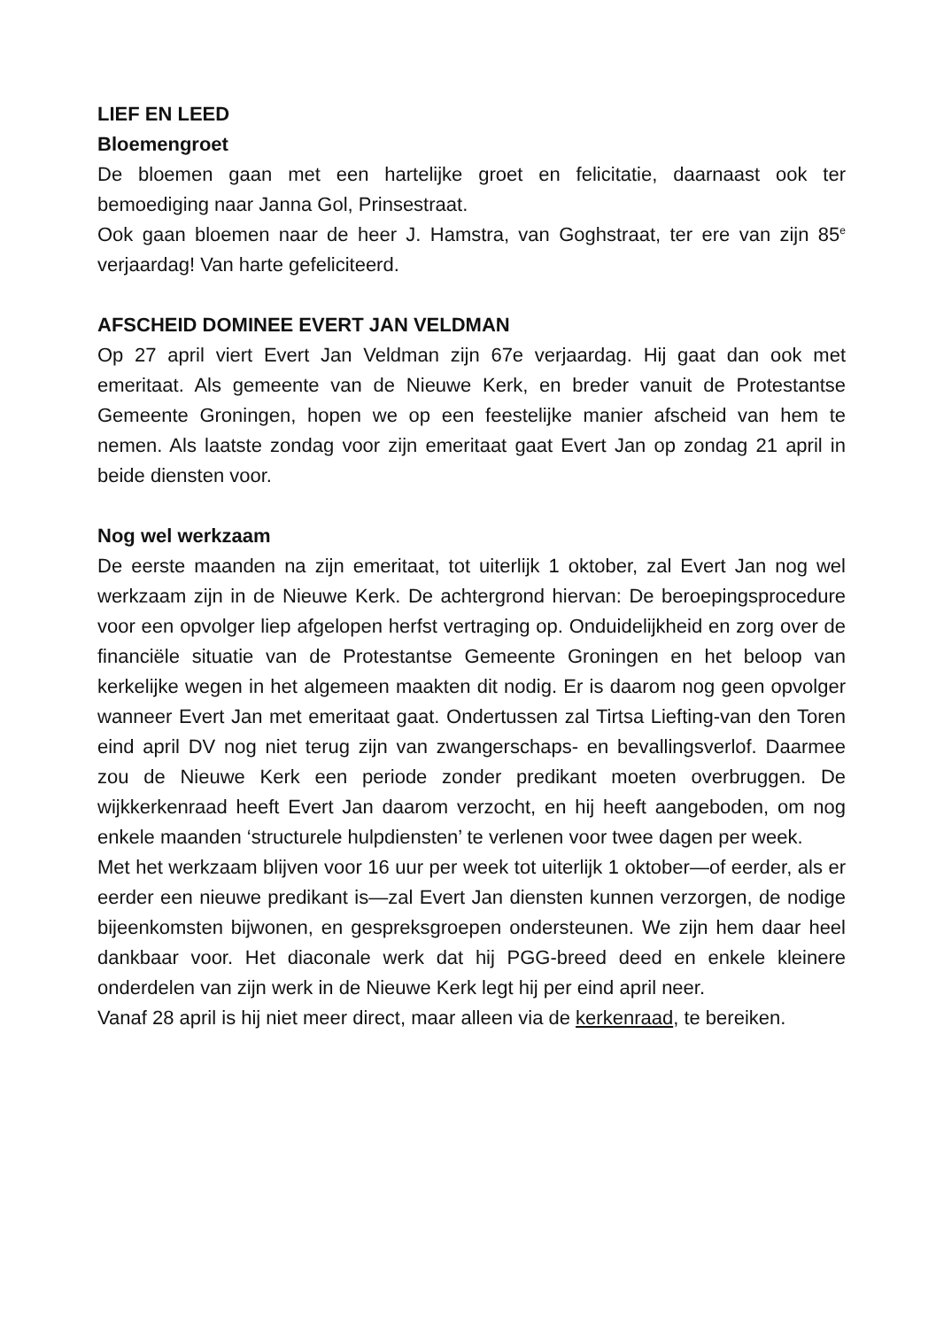LIEF EN LEED
Bloemengroet
De bloemen gaan met een hartelijke groet en felicitatie, daarnaast ook ter bemoediging naar Janna Gol, Prinsestraat.
Ook gaan bloemen naar de heer J. Hamstra, van Goghstraat, ter ere van zijn 85<sup>e</sup> verjaardag! Van harte gefeliciteerd.
AFSCHEID DOMINEE EVERT JAN VELDMAN
Op 27 april viert Evert Jan Veldman zijn 67e verjaardag. Hij gaat dan ook met emeritaat. Als gemeente van de Nieuwe Kerk, en breder vanuit de Protestantse Gemeente Groningen, hopen we op een feestelijke manier afscheid van hem te nemen. Als laatste zondag voor zijn emeritaat gaat Evert Jan op zondag 21 april in beide diensten voor.
Nog wel werkzaam
De eerste maanden na zijn emeritaat, tot uiterlijk 1 oktober, zal Evert Jan nog wel werkzaam zijn in de Nieuwe Kerk. De achtergrond hiervan: De beroepingsprocedure voor een opvolger liep afgelopen herfst vertraging op. Onduidelijkheid en zorg over de financiële situatie van de Protestantse Gemeente Groningen en het beloop van kerkelijke wegen in het algemeen maakten dit nodig. Er is daarom nog geen opvolger wanneer Evert Jan met emeritaat gaat. Ondertussen zal Tirtsa Liefting-van den Toren eind april DV nog niet terug zijn van zwangerschaps- en bevallingsverlof. Daarmee zou de Nieuwe Kerk een periode zonder predikant moeten overbruggen. De wijkkerkenraad heeft Evert Jan daarom verzocht, en hij heeft aangeboden, om nog enkele maanden ‘structurele hulpdiensten’ te verlenen voor twee dagen per week.
Met het werkzaam blijven voor 16 uur per week tot uiterlijk 1 oktober—of eerder, als er eerder een nieuwe predikant is—zal Evert Jan diensten kunnen verzorgen, de nodige bijeenkomsten bijwonen, en gespreksgroepen ondersteunen. We zijn hem daar heel dankbaar voor. Het diaconale werk dat hij PGG-breed deed en enkele kleinere onderdelen van zijn werk in de Nieuwe Kerk legt hij per eind april neer.
Vanaf 28 april is hij niet meer direct, maar alleen via de kerkenraad, te bereiken.